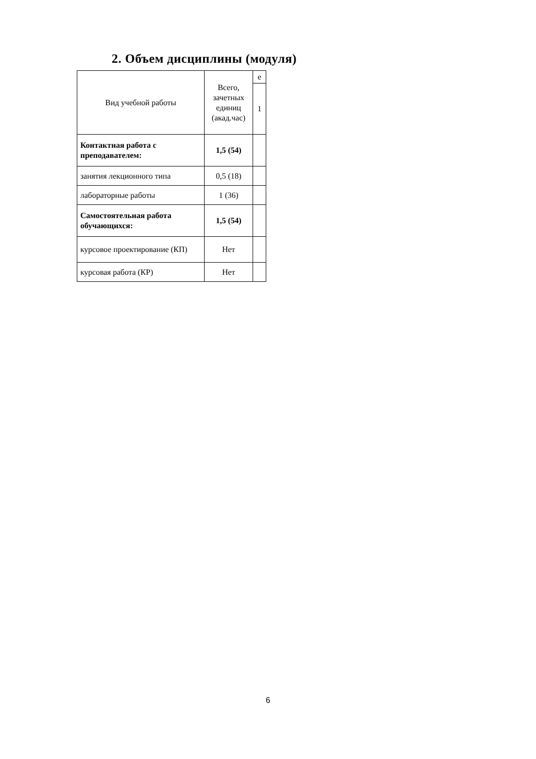2. Объем дисциплины (модуля)
| Вид учебной работы | Всего, зачетных единиц (акад.час) | е |
| | | 1 |
| Контактная работа с преподавателем: | 1,5 (54) | |
| занятия лекционного типа | 0,5 (18) | |
| лабораторные работы | 1 (36) | |
| Самостоятельная работа обучающихся: | 1,5 (54) | |
| курсовое проектирование (КП) | Нет | |
| курсовая работа (КР) | Нет | |
6